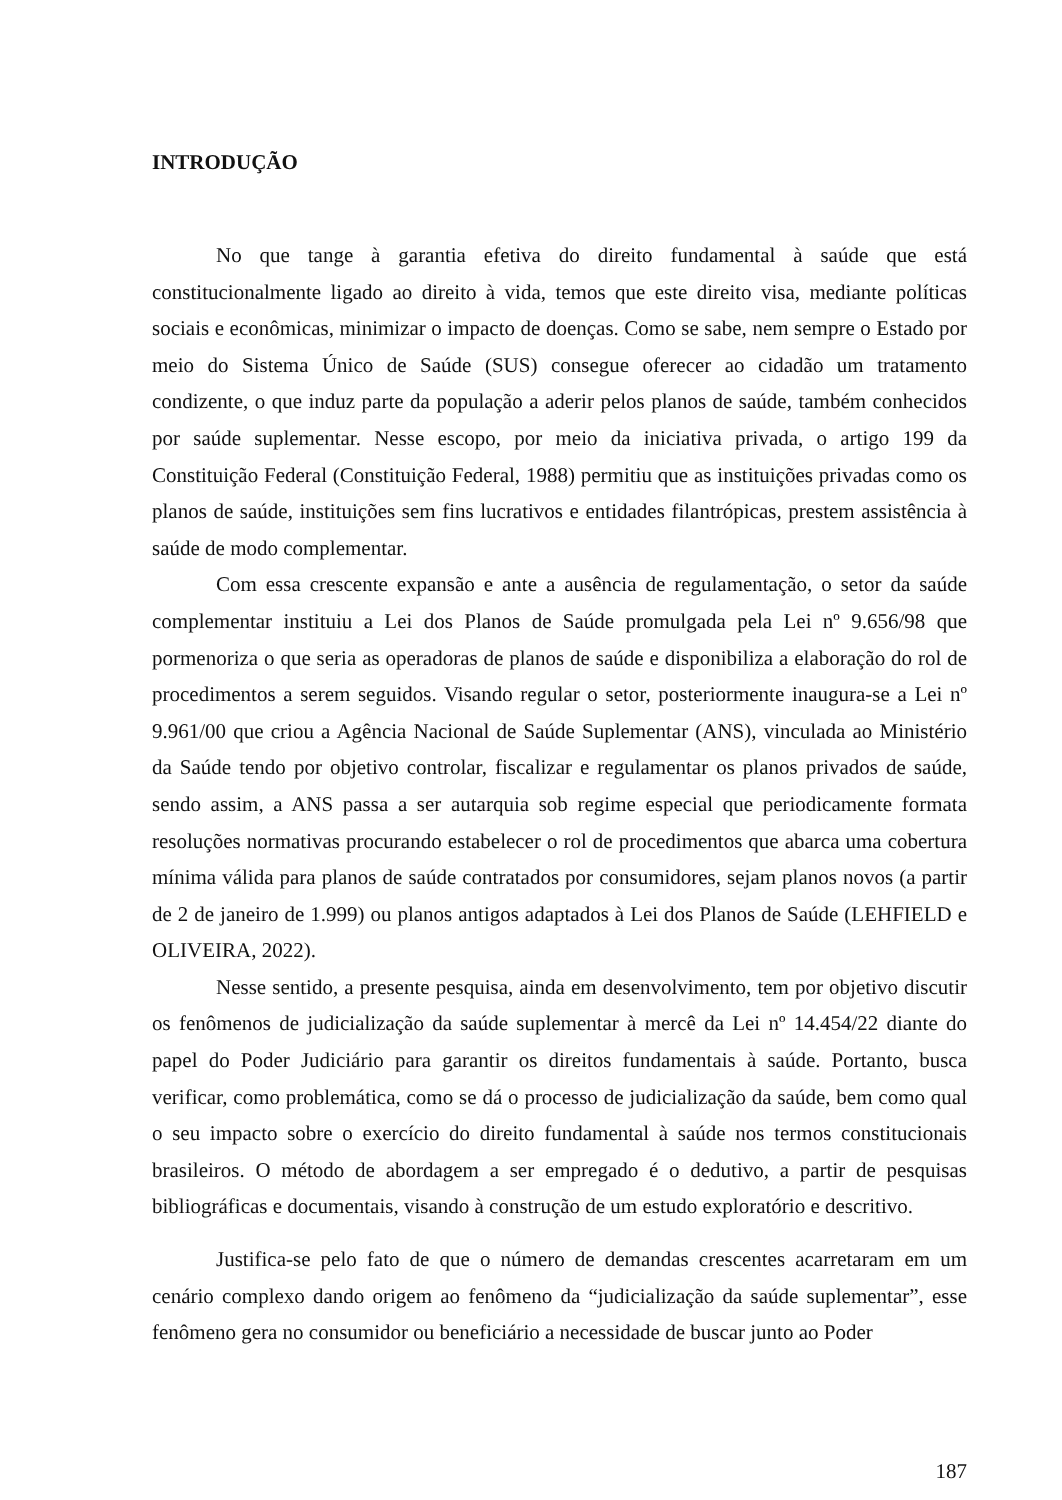INTRODUÇÃO
No que tange à garantia efetiva do direito fundamental à saúde que está constitucionalmente ligado ao direito à vida, temos que este direito visa, mediante políticas sociais e econômicas, minimizar o impacto de doenças. Como se sabe, nem sempre o Estado por meio do Sistema Único de Saúde (SUS) consegue oferecer ao cidadão um tratamento condizente, o que induz parte da população a aderir pelos planos de saúde, também conhecidos por saúde suplementar. Nesse escopo, por meio da iniciativa privada, o artigo 199 da Constituição Federal (Constituição Federal, 1988) permitiu que as instituições privadas como os planos de saúde, instituições sem fins lucrativos e entidades filantrópicas, prestem assistência à saúde de modo complementar.
Com essa crescente expansão e ante a ausência de regulamentação, o setor da saúde complementar instituiu a Lei dos Planos de Saúde promulgada pela Lei nº 9.656/98 que pormenoriza o que seria as operadoras de planos de saúde e disponibiliza a elaboração do rol de procedimentos a serem seguidos. Visando regular o setor, posteriormente inaugura-se a Lei nº 9.961/00 que criou a Agência Nacional de Saúde Suplementar (ANS), vinculada ao Ministério da Saúde tendo por objetivo controlar, fiscalizar e regulamentar os planos privados de saúde, sendo assim, a ANS passa a ser autarquia sob regime especial que periodicamente formata resoluções normativas procurando estabelecer o rol de procedimentos que abarca uma cobertura mínima válida para planos de saúde contratados por consumidores, sejam planos novos (a partir de 2 de janeiro de 1.999) ou planos antigos adaptados à Lei dos Planos de Saúde (LEHFIELD e OLIVEIRA, 2022).
Nesse sentido, a presente pesquisa, ainda em desenvolvimento, tem por objetivo discutir os fenômenos de judicialização da saúde suplementar à mercê da Lei nº 14.454/22 diante do papel do Poder Judiciário para garantir os direitos fundamentais à saúde. Portanto, busca verificar, como problemática, como se dá o processo de judicialização da saúde, bem como qual o seu impacto sobre o exercício do direito fundamental à saúde nos termos constitucionais brasileiros. O método de abordagem a ser empregado é o dedutivo, a partir de pesquisas bibliográficas e documentais, visando à construção de um estudo exploratório e descritivo.
Justifica-se pelo fato de que o número de demandas crescentes acarretaram em um cenário complexo dando origem ao fenômeno da “judicialização da saúde suplementar”, esse fenômeno gera no consumidor ou beneficiário a necessidade de buscar junto ao Poder
187